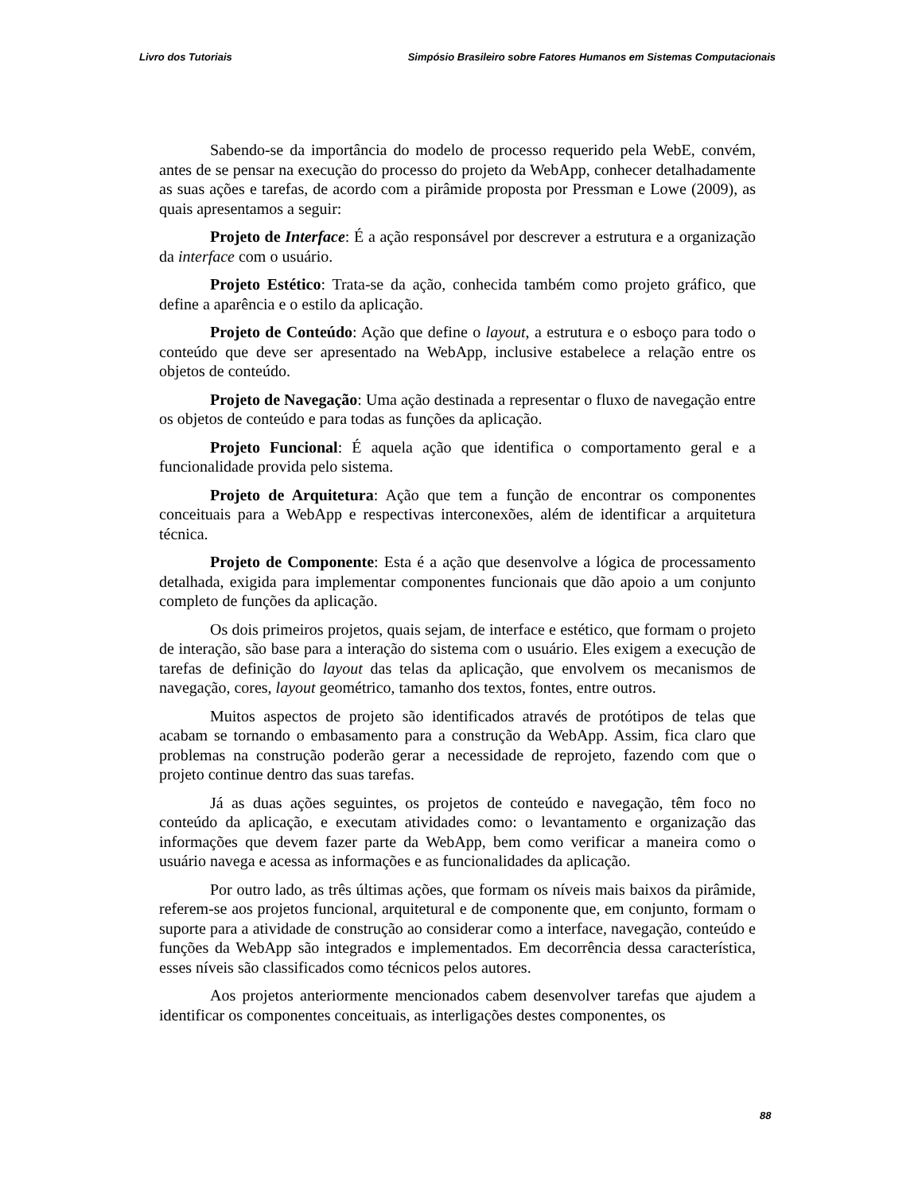Livro dos Tutoriais Simpósio Brasileiro sobre Fatores Humanos em Sistemas Computacionais
Sabendo-se da importância do modelo de processo requerido pela WebE, convém, antes de se pensar na execução do processo do projeto da WebApp, conhecer detalhadamente as suas ações e tarefas, de acordo com a pirâmide proposta por Pressman e Lowe (2009), as quais apresentamos a seguir:
Projeto de Interface: É a ação responsável por descrever a estrutura e a organização da interface com o usuário.
Projeto Estético: Trata-se da ação, conhecida também como projeto gráfico, que define a aparência e o estilo da aplicação.
Projeto de Conteúdo: Ação que define o layout, a estrutura e o esboço para todo o conteúdo que deve ser apresentado na WebApp, inclusive estabelece a relação entre os objetos de conteúdo.
Projeto de Navegação: Uma ação destinada a representar o fluxo de navegação entre os objetos de conteúdo e para todas as funções da aplicação.
Projeto Funcional: É aquela ação que identifica o comportamento geral e a funcionalidade provida pelo sistema.
Projeto de Arquitetura: Ação que tem a função de encontrar os componentes conceituais para a WebApp e respectivas interconexões, além de identificar a arquitetura técnica.
Projeto de Componente: Esta é a ação que desenvolve a lógica de processamento detalhada, exigida para implementar componentes funcionais que dão apoio a um conjunto completo de funções da aplicação.
Os dois primeiros projetos, quais sejam, de interface e estético, que formam o projeto de interação, são base para a interação do sistema com o usuário. Eles exigem a execução de tarefas de definição do layout das telas da aplicação, que envolvem os mecanismos de navegação, cores, layout geométrico, tamanho dos textos, fontes, entre outros.
Muitos aspectos de projeto são identificados através de protótipos de telas que acabam se tornando o embasamento para a construção da WebApp. Assim, fica claro que problemas na construção poderão gerar a necessidade de reprojeto, fazendo com que o projeto continue dentro das suas tarefas.
Já as duas ações seguintes, os projetos de conteúdo e navegação, têm foco no conteúdo da aplicação, e executam atividades como: o levantamento e organização das informações que devem fazer parte da WebApp, bem como verificar a maneira como o usuário navega e acessa as informações e as funcionalidades da aplicação.
Por outro lado, as três últimas ações, que formam os níveis mais baixos da pirâmide, referem-se aos projetos funcional, arquitetural e de componente que, em conjunto, formam o suporte para a atividade de construção ao considerar como a interface, navegação, conteúdo e funções da WebApp são integrados e implementados. Em decorrência dessa característica, esses níveis são classificados como técnicos pelos autores.
Aos projetos anteriormente mencionados cabem desenvolver tarefas que ajudem a identificar os componentes conceituais, as interligações destes componentes, os
88